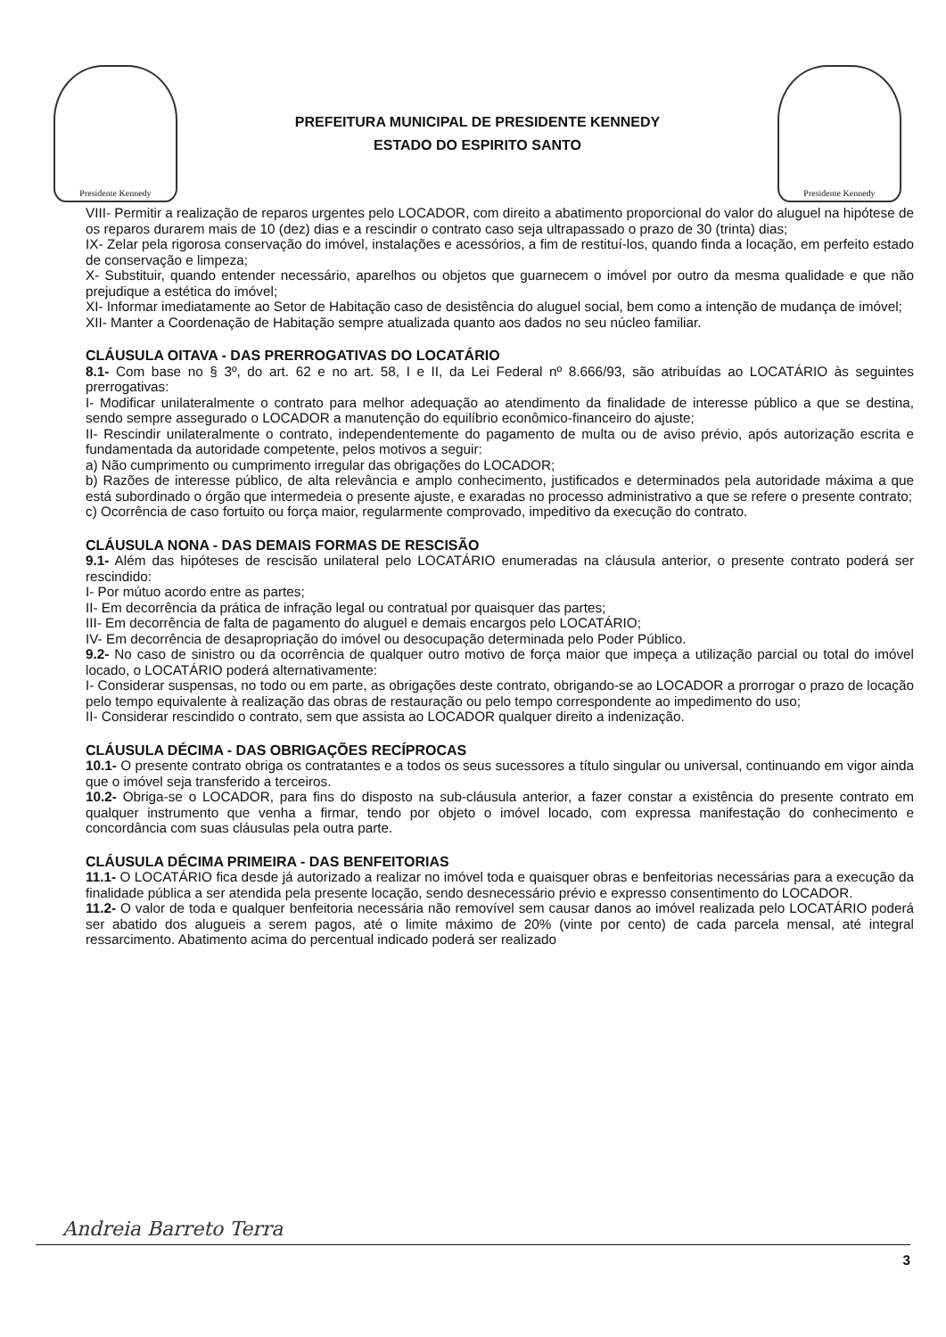Presidente Kennedy
PREFEITURA MUNICIPAL DE PRESIDENTE KENNEDY
ESTADO DO ESPIRITO SANTO
Presidente Kennedy
VIII- Permitir a realização de reparos urgentes pelo LOCADOR, com direito a abatimento proporcional do valor do aluguel na hipótese de os reparos durarem mais de 10 (dez) dias e a rescindir o contrato caso seja ultrapassado o prazo de 30 (trinta) dias;
IX- Zelar pela rigorosa conservação do imóvel, instalações e acessórios, a fim de restituí-los, quando finda a locação, em perfeito estado de conservação e limpeza;
X- Substituir, quando entender necessário, aparelhos ou objetos que guarnecem o imóvel por outro da mesma qualidade e que não prejudique a estética do imóvel;
XI- Informar imediatamente ao Setor de Habitação caso de desistência do aluguel social, bem como a intenção de mudança de imóvel;
XII- Manter a Coordenação de Habitação sempre atualizada quanto aos dados no seu núcleo familiar.
CLÁUSULA OITAVA - DAS PRERROGATIVAS DO LOCATÁRIO
8.1- Com base no § 3º, do art. 62 e no art. 58, I e II, da Lei Federal nº 8.666/93, são atribuídas ao LOCATÁRIO às seguintes prerrogativas:
I- Modificar unilateralmente o contrato para melhor adequação ao atendimento da finalidade de interesse público a que se destina, sendo sempre assegurado o LOCADOR a manutenção do equilíbrio econômico-financeiro do ajuste;
II- Rescindir unilateralmente o contrato, independentemente do pagamento de multa ou de aviso prévio, após autorização escrita e fundamentada da autoridade competente, pelos motivos a seguir:
a) Não cumprimento ou cumprimento irregular das obrigações do LOCADOR;
b) Razões de interesse público, de alta relevância e amplo conhecimento, justificados e determinados pela autoridade máxima a que está subordinado o órgão que intermedeia o presente ajuste, e exaradas no processo administrativo a que se refere o presente contrato;
c) Ocorrência de caso fortuito ou força maior, regularmente comprovado, impeditivo da execução do contrato.
CLÁUSULA NONA - DAS DEMAIS FORMAS DE RESCISÃO
9.1- Além das hipóteses de rescisão unilateral pelo LOCATÁRIO enumeradas na cláusula anterior, o presente contrato poderá ser rescindido:
I- Por mútuo acordo entre as partes;
II- Em decorrência da prática de infração legal ou contratual por quaisquer das partes;
III- Em decorrência de falta de pagamento do aluguel e demais encargos pelo LOCATÁRIO;
IV- Em decorrência de desapropriação do imóvel ou desocupação determinada pelo Poder Público.
9.2- No caso de sinistro ou da ocorrência de qualquer outro motivo de força maior que impeça a utilização parcial ou total do imóvel locado, o LOCATÁRIO poderá alternativamente:
I- Considerar suspensas, no todo ou em parte, as obrigações deste contrato, obrigando-se ao LOCADOR a prorrogar o prazo de locação pelo tempo equivalente à realização das obras de restauração ou pelo tempo correspondente ao impedimento do uso;
II- Considerar rescindido o contrato, sem que assista ao LOCADOR qualquer direito a indenização.
CLÁUSULA DÉCIMA - DAS OBRIGAÇÕES RECÍPROCAS
10.1- O presente contrato obriga os contratantes e a todos os seus sucessores a título singular ou universal, continuando em vigor ainda que o imóvel seja transferido a terceiros.
10.2- Obriga-se o LOCADOR, para fins do disposto na sub-cláusula anterior, a fazer constar a existência do presente contrato em qualquer instrumento que venha a firmar, tendo por objeto o imóvel locado, com expressa manifestação do conhecimento e concordância com suas cláusulas pela outra parte.
CLÁUSULA DÉCIMA PRIMEIRA - DAS BENFEITORIAS
11.1- O LOCATÁRIO fica desde já autorizado a realizar no imóvel toda e quaisquer obras e benfeitorias necessárias para a execução da finalidade pública a ser atendida pela presente locação, sendo desnecessário prévio e expresso consentimento do LOCADOR.
11.2- O valor de toda e qualquer benfeitoria necessária não removível sem causar danos ao imóvel realizada pelo LOCATÁRIO poderá ser abatido dos alugueis a serem pagos, até o limite máximo de 20% (vinte por cento) de cada parcela mensal, até integral ressarcimento. Abatimento acima do percentual indicado poderá ser realizado
Andreia Barreto Terra
3